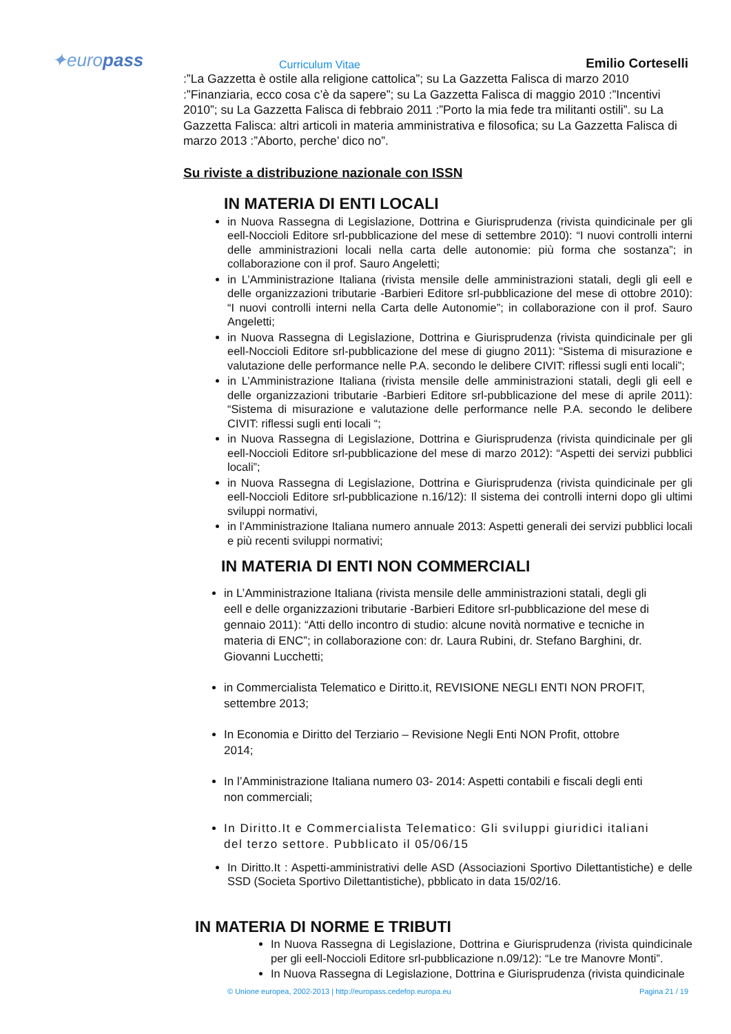✦europass
Curriculum Vitae
Emilio Corteselli
:”La Gazzetta è ostile alla religione cattolica”; su La Gazzetta Falisca di marzo 2010 :”Finanziaria, ecco cosa c’è da sapere”; su La Gazzetta Falisca di maggio 2010 :”Incentivi 2010”; su La Gazzetta Falisca di febbraio 2011 :”Porto la mia fede tra militanti ostili”. su La Gazzetta Falisca: altri articoli in materia amministrativa e filosofica; su La Gazzetta Falisca di marzo 2013 :”Aborto, perche’ dico no”.
Su riviste a distribuzione nazionale con ISSN
IN MATERIA DI ENTI LOCALI
in Nuova Rassegna di Legislazione, Dottrina e Giurisprudenza (rivista quindicinale per gli eell-Noccioli Editore srl-pubblicazione del mese di settembre 2010): “I nuovi controlli interni delle amministrazioni locali nella carta delle autonomie: più forma che sostanza”; in collaborazione con il prof. Sauro Angeletti;
in L’Amministrazione Italiana (rivista mensile delle amministrazioni statali, degli gli eell e delle organizzazioni tributarie -Barbieri Editore srl-pubblicazione del mese di ottobre 2010): “I nuovi controlli interni nella Carta delle Autonomie”; in collaborazione con il prof. Sauro Angeletti;
in Nuova Rassegna di Legislazione, Dottrina e Giurisprudenza (rivista quindicinale per gli eell-Noccioli Editore srl-pubblicazione del mese di giugno 2011): “Sistema di misurazione e valutazione delle performance nelle P.A. secondo le delibere CIVIT: riflessi sugli enti locali”;
in L’Amministrazione Italiana (rivista mensile delle amministrazioni statali, degli gli eell e delle organizzazioni tributarie -Barbieri Editore srl-pubblicazione del mese di aprile 2011): “Sistema di misurazione e valutazione delle performance nelle P.A. secondo le delibere CIVIT: riflessi sugli enti locali “;
in Nuova Rassegna di Legislazione, Dottrina e Giurisprudenza (rivista quindicinale per gli eell-Noccioli Editore srl-pubblicazione del mese di marzo 2012): “Aspetti dei servizi pubblici locali”;
in Nuova Rassegna di Legislazione, Dottrina e Giurisprudenza (rivista quindicinale per gli eell-Noccioli Editore srl-pubblicazione n.16/12): Il sistema dei controlli interni dopo gli ultimi sviluppi normativi,
in l’Amministrazione Italiana numero annuale 2013: Aspetti generali dei servizi pubblici locali e più recenti sviluppi normativi;
IN MATERIA DI ENTI NON COMMERCIALI
in L’Amministrazione Italiana (rivista mensile delle amministrazioni statali, degli gli eell e delle organizzazioni tributarie -Barbieri Editore srl-pubblicazione del mese di gennaio 2011): “Atti dello incontro di studio: alcune novità normative e tecniche in materia di ENC”; in collaborazione con: dr. Laura Rubini, dr. Stefano Barghini, dr. Giovanni Lucchetti;
in Commercialista Telematico e Diritto.it, REVISIONE NEGLI ENTI NON PROFIT, settembre 2013;
In Economia e Diritto del Terziario – Revisione Negli Enti NON Profit, ottobre 2014;
In l’Amministrazione Italiana numero 03- 2014: Aspetti contabili e fiscali degli enti non commerciali;
In Diritto.It e Commercialista Telematico: Gli sviluppi giuridici italiani del terzo settore. Pubblicato il 05/06/15
In Diritto.It : Aspetti-amministrativi delle ASD (Associazioni Sportivo Dilettantistiche) e delle SSD (Societa Sportivo Dilettantistiche), pbblicato in data 15/02/16.
IN MATERIA DI NORME E TRIBUTI
In Nuova Rassegna di Legislazione, Dottrina e Giurisprudenza (rivista quindicinale per gli eell-Noccioli Editore srl-pubblicazione n.09/12): “Le tre Manovre Monti”.
In Nuova Rassegna di Legislazione, Dottrina e Giurisprudenza (rivista quindicinale
© Unione europea, 2002-2013 | http://europass.cedefop.europa.eu Pagina 21 / 19